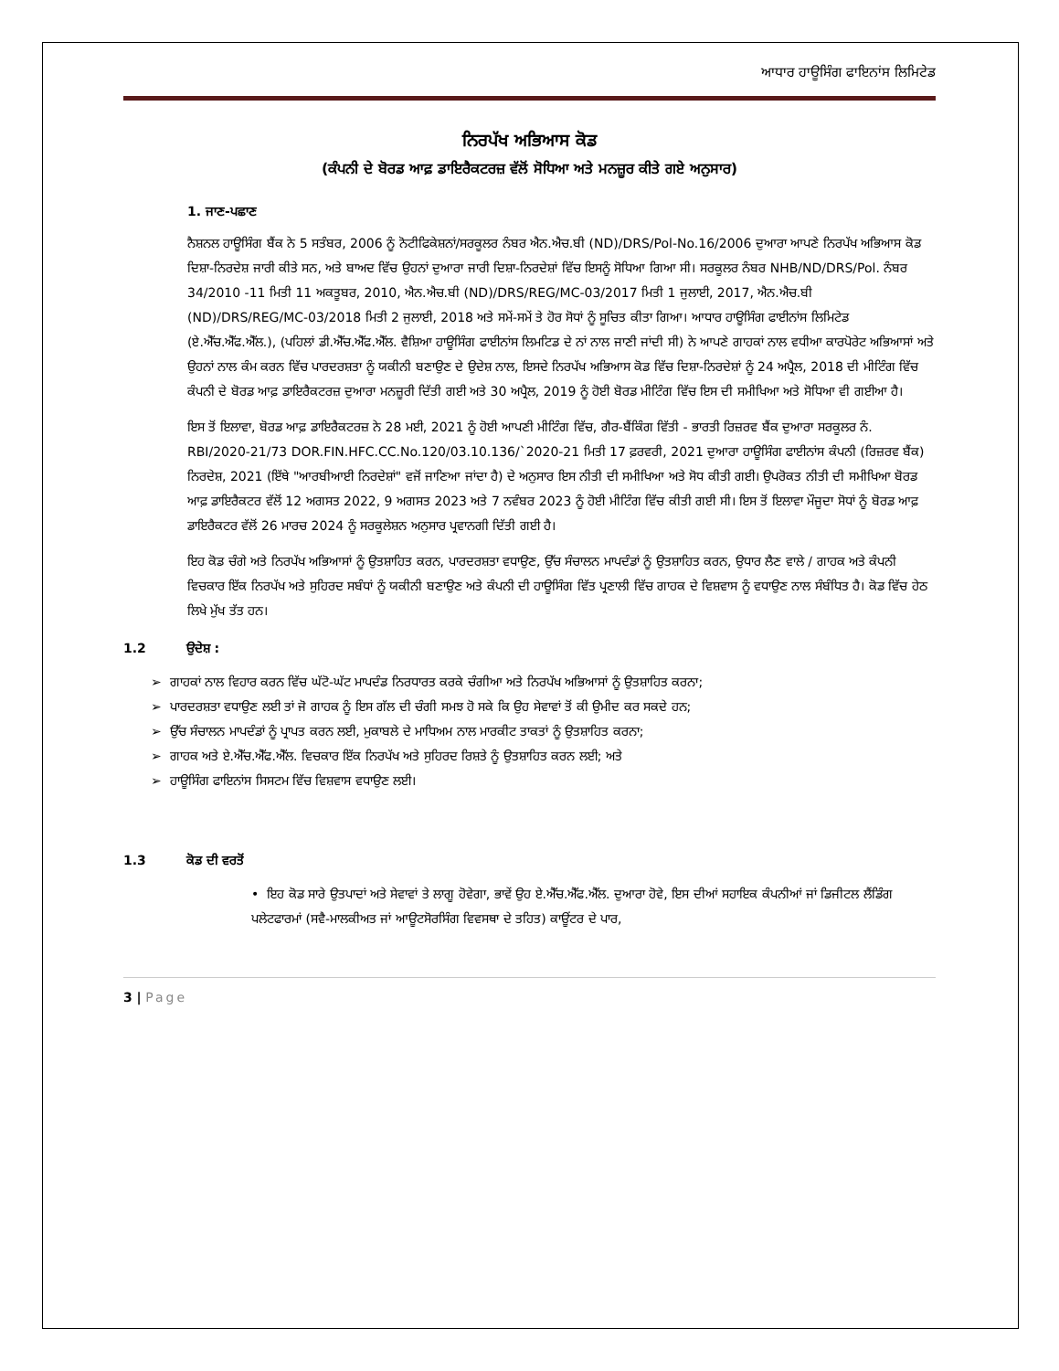ਆਧਾਰ ਹਾਊਸਿੰਗ ਫਾਇਨਾਂਸ ਲਿਮਿਟੇਡ
ਨਿਰਪੱਖ ਅਭਿਆਸ ਕੋਡ
(ਕੰਪਨੀ ਦੇ ਬੋਰਡ ਆਫ਼ ਡਾਇਰੈਕਟਰਜ਼ ਵੱਲੋਂ ਸੋਧਿਆ ਅਤੇ ਮਨਜ਼ੂਰ ਕੀਤੇ ਗਏ ਅਨੁਸਾਰ)
1. ਜਾਣ-ਪਛਾਣ
ਨੈਸ਼ਨਲ ਹਾਊਸਿੰਗ ਬੈਂਕ ਨੇ 5 ਸਤੰਬਰ, 2006 ਨੂੰ ਨੋਟੀਫਿਕੇਸ਼ਨਾਂ/ਸਰਕੂਲਰ ਨੰਬਰ ਐਨ.ਐਚ.ਬੀ (ND)/DRS/Pol-No.16/2006 ਦੁਆਰਾ ਆਪਣੇ ਨਿਰਪੱਖ ਅਭਿਆਸ ਕੋਡ ਦਿਸ਼ਾ-ਨਿਰਦੇਸ਼ ਜਾਰੀ ਕੀਤੇ ਸਨ, ਅਤੇ ਬਾਅਦ ਵਿੱਚ ਉਹਨਾਂ ਦੁਆਰਾ ਜਾਰੀ ਦਿਸ਼ਾ-ਨਿਰਦੇਸ਼ਾਂ ਵਿੱਚ ਇਸਨੂੰ ਸੋਧਿਆ ਗਿਆ ਸੀ। ਸਰਕੂਲਰ ਨੰਬਰ NHB/ND/DRS/Pol. ਨੰਬਰ 34/2010 -11 ਮਿਤੀ 11 ਅਕਤੂਬਰ, 2010, ਐਨ.ਐਚ.ਬੀ (ND)/DRS/REG/MC-03/2017 ਮਿਤੀ 1 ਜੁਲਾਈ, 2017, ਐਨ.ਐਚ.ਬੀ (ND)/DRS/REG/MC-03/2018 ਮਿਤੀ 2 ਜੁਲਾਈ, 2018 ਅਤੇ ਸਮੇਂ-ਸਮੇਂ ਤੇ ਹੋਰ ਸੋਧਾਂ ਨੂੰ ਸੂਚਿਤ ਕੀਤਾ ਗਿਆ। ਆਧਾਰ ਹਾਊਸਿੰਗ ਫਾਈਨਾਂਸ ਲਿਮਿਟੇਡ (ਏ.ਐੱਚ.ਐੱਫ.ਐੱਲ.), (ਪਹਿਲਾਂ ਡੀ.ਐੱਚ.ਐੱਫ.ਐੱਲ. ਵੈਸ਼ਿਆ ਹਾਊਸਿੰਗ ਫਾਈਨਾਂਸ ਲਿਮਟਿਡ ਦੇ ਨਾਂ ਨਾਲ ਜਾਣੀ ਜਾਂਦੀ ਸੀ) ਨੇ ਆਪਣੇ ਗਾਹਕਾਂ ਨਾਲ ਵਧੀਆ ਕਾਰਪੋਰੇਟ ਅਭਿਆਸਾਂ ਅਤੇ ਉਹਨਾਂ ਨਾਲ ਕੰਮ ਕਰਨ ਵਿੱਚ ਪਾਰਦਰਸ਼ਤਾ ਨੂੰ ਯਕੀਨੀ ਬਣਾਉਣ ਦੇ ਉਦੇਸ਼ ਨਾਲ, ਇਸਦੇ ਨਿਰਪੱਖ ਅਭਿਆਸ ਕੋਡ ਵਿੱਚ ਦਿਸ਼ਾ-ਨਿਰਦੇਸ਼ਾਂ ਨੂੰ 24 ਅਪ੍ਰੈਲ, 2018 ਦੀ ਮੀਟਿੰਗ ਵਿੱਚ ਕੰਪਨੀ ਦੇ ਬੋਰਡ ਆਫ਼ ਡਾਇਰੈਕਟਰਜ਼ ਦੁਆਰਾ ਮਨਜ਼ੂਰੀ ਦਿੱਤੀ ਗਈ ਅਤੇ 30 ਅਪ੍ਰੈਲ, 2019 ਨੂੰ ਹੋਈ ਬੋਰਡ ਮੀਟਿੰਗ ਵਿੱਚ ਇਸ ਦੀ ਸਮੀਖਿਆ ਅਤੇ ਸੋਧਿਆ ਵੀ ਗਈਆ ਹੈ।
ਇਸ ਤੋਂ ਇਲਾਵਾ, ਬੋਰਡ ਆਫ਼ ਡਾਇਰੈਕਟਰਜ਼ ਨੇ 28 ਮਈ, 2021 ਨੂੰ ਹੋਈ ਆਪਣੀ ਮੀਟਿੰਗ ਵਿੱਚ, ਗੈਰ-ਬੈਂਕਿੰਗ ਵਿੱਤੀ - ਭਾਰਤੀ ਰਿਜ਼ਰਵ ਬੈਂਕ ਦੁਆਰਾ ਸਰਕੂਲਰ ਨੰ. RBI/2020-21/73 DOR.FIN.HFC.CC.No.120/03.10.136/`2020-21 ਮਿਤੀ 17 ਫ਼ਰਵਰੀ, 2021 ਦੁਆਰਾ ਹਾਊਸਿੰਗ ਫਾਈਨਾਂਸ ਕੰਪਨੀ (ਰਿਜ਼ਰਵ ਬੈਂਕ) ਨਿਰਦੇਸ਼, 2021 (ਇੱਥੇ "ਆਰਬੀਆਈ ਨਿਰਦੇਸ਼ਾਂ" ਵਜੋਂ ਜਾਣਿਆ ਜਾਂਦਾ ਹੈ) ਦੇ ਅਨੁਸਾਰ ਇਸ ਨੀਤੀ ਦੀ ਸਮੀਖਿਆ ਅਤੇ ਸੋਧ ਕੀਤੀ ਗਈ। ਉਪਰੋਕਤ ਨੀਤੀ ਦੀ ਸਮੀਖਿਆ ਬੋਰਡ ਆਫ਼ ਡਾਇਰੈਕਟਰ ਵੱਲੋਂ 12 ਅਗਸਤ 2022, 9 ਅਗਸਤ 2023 ਅਤੇ 7 ਨਵੰਬਰ 2023 ਨੂੰ ਹੋਈ ਮੀਟਿੰਗ ਵਿੱਚ ਕੀਤੀ ਗਈ ਸੀ। ਇਸ ਤੋਂ ਇਲਾਵਾ ਮੌਜੂਦਾ ਸੋਧਾਂ ਨੂੰ ਬੋਰਡ ਆਫ਼ ਡਾਇਰੈਕਟਰ ਵੱਲੋਂ 26 ਮਾਰਚ 2024 ਨੂੰ ਸਰਕੂਲੇਸ਼ਨ ਅਨੁਸਾਰ ਪ੍ਰਵਾਨਗੀ ਦਿੱਤੀ ਗਈ ਹੈ।
ਇਹ ਕੋਡ ਚੰਗੇ ਅਤੇ ਨਿਰਪੱਖ ਅਭਿਆਸਾਂ ਨੂੰ ਉਤਸ਼ਾਹਿਤ ਕਰਨ, ਪਾਰਦਰਸ਼ਤਾ ਵਧਾਉਣ, ਉੱਚ ਸੰਚਾਲਨ ਮਾਪਦੰਡਾਂ ਨੂੰ ਉਤਸ਼ਾਹਿਤ ਕਰਨ, ਉਧਾਰ ਲੈਣ ਵਾਲੇ / ਗਾਹਕ ਅਤੇ ਕੰਪਨੀ ਵਿਚਕਾਰ ਇੱਕ ਨਿਰਪੱਖ ਅਤੇ ਸੁਹਿਰਦ ਸਬੰਧਾਂ ਨੂੰ ਯਕੀਨੀ ਬਣਾਉਣ ਅਤੇ ਕੰਪਨੀ ਦੀ ਹਾਊਸਿੰਗ ਵਿੱਤ ਪ੍ਰਣਾਲੀ ਵਿੱਚ ਗਾਹਕ ਦੇ ਵਿਸ਼ਵਾਸ ਨੂੰ ਵਧਾਉਣ ਨਾਲ ਸੰਬੰਧਿਤ ਹੈ। ਕੋਡ ਵਿੱਚ ਹੇਠ ਲਿਖੇ ਮੁੱਖ ਤੱਤ ਹਨ।
1.2 ਉਦੇਸ਼ :
➢ ਗਾਹਕਾਂ ਨਾਲ ਵਿਹਾਰ ਕਰਨ ਵਿੱਚ ਘੱਟੋ-ਘੱਟ ਮਾਪਦੰਡ ਨਿਰਧਾਰਤ ਕਰਕੇ ਚੰਗੀਆ ਅਤੇ ਨਿਰਪੱਖ ਅਭਿਆਸਾਂ ਨੂੰ ਉਤਸ਼ਾਹਿਤ ਕਰਨਾ;
➢ ਪਾਰਦਰਸ਼ਤਾ ਵਧਾਉਣ ਲਈ ਤਾਂ ਜੋ ਗਾਹਕ ਨੂੰ ਇਸ ਗੱਲ ਦੀ ਚੰਗੀ ਸਮਝ ਹੋ ਸਕੇ ਕਿ ਉਹ ਸੇਵਾਵਾਂ ਤੋਂ ਕੀ ਉਮੀਦ ਕਰ ਸਕਦੇ ਹਨ;
➢ ਉੱਚ ਸੰਚਾਲਨ ਮਾਪਦੰਡਾਂ ਨੂੰ ਪ੍ਰਾਪਤ ਕਰਨ ਲਈ, ਮੁਕਾਬਲੇ ਦੇ ਮਾਧਿਅਮ ਨਾਲ ਮਾਰਕੀਟ ਤਾਕਤਾਂ ਨੂੰ ਉਤਸ਼ਾਹਿਤ ਕਰਨਾ;
➢ ਗਾਹਕ ਅਤੇ ਏ.ਐੱਚ.ਐੱਫ.ਐੱਲ. ਵਿਚਕਾਰ ਇੱਕ ਨਿਰਪੱਖ ਅਤੇ ਸੁਹਿਰਦ ਰਿਸ਼ਤੇ ਨੂੰ ਉਤਸ਼ਾਹਿਤ ਕਰਨ ਲਈ; ਅਤੇ
➢ ਹਾਊਸਿੰਗ ਫਾਇਨਾਂਸ ਸਿਸਟਮ ਵਿੱਚ ਵਿਸ਼ਵਾਸ ਵਧਾਉਣ ਲਈ।
1.3 ਕੋਡ ਦੀ ਵਰਤੋਂ
• ਇਹ ਕੋਡ ਸਾਰੇ ਉਤਪਾਦਾਂ ਅਤੇ ਸੇਵਾਵਾਂ ਤੇ ਲਾਗੂ ਹੋਵੇਗਾ, ਭਾਵੇਂ ਉਹ ਏ.ਐੱਚ.ਐੱਫ.ਐੱਲ. ਦੁਆਰਾ ਹੋਵੇ, ਇਸ ਦੀਆਂ ਸਹਾਇਕ ਕੰਪਨੀਆਂ ਜਾਂ ਡਿਜੀਟਲ ਲੈਂਡਿੰਗ ਪਲੇਟਫਾਰਮਾਂ (ਸਵੈ-ਮਾਲਕੀਅਤ ਜਾਂ ਆਊਟਸੋਰਸਿੰਗ ਵਿਵਸਥਾ ਦੇ ਤਹਿਤ) ਕਾਊਂਟਰ ਦੇ ਪਾਰ,
3 | Page